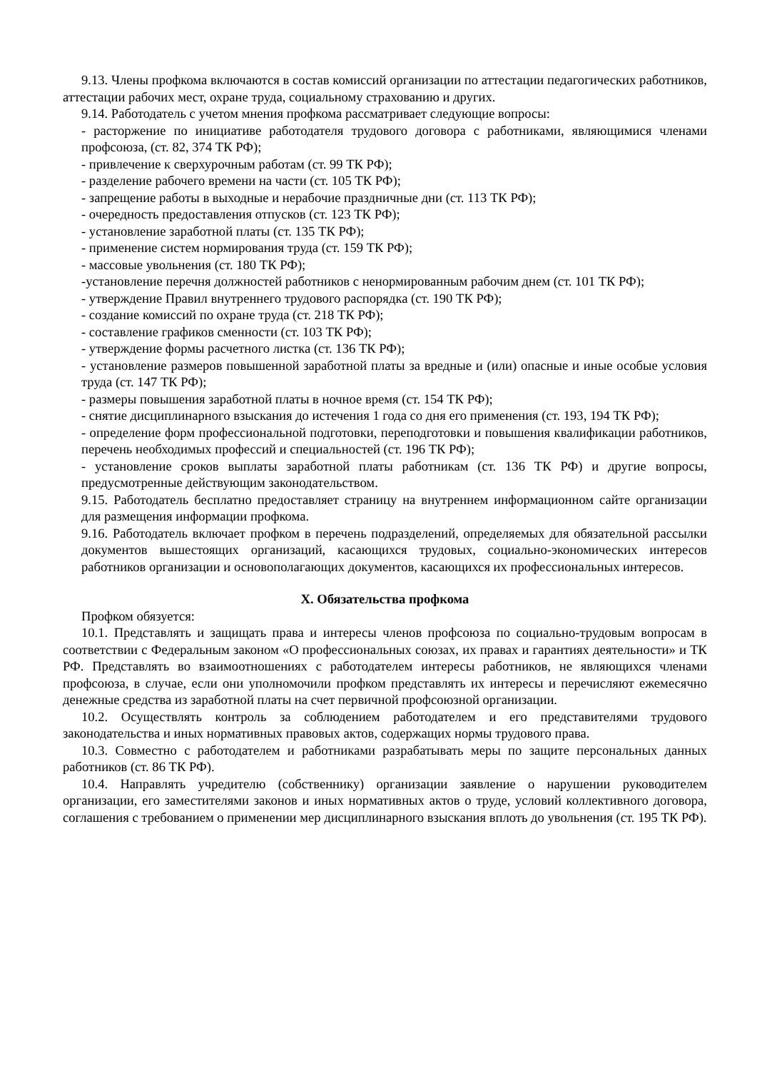9.13. Члены профкома включаются в состав комиссий организации по аттестации педагогических работников, аттестации рабочих мест, охране труда, социальному страхованию и других.
9.14. Работодатель с учетом мнения профкома рассматривает следующие вопросы:
- расторжение по инициативе работодателя трудового договора с работниками, являющимися членами профсоюза, (ст. 82, 374 ТК РФ);
- привлечение к сверхурочным работам (ст. 99 ТК РФ);
- разделение рабочего времени на части (ст. 105 ТК РФ);
- запрещение работы в выходные и нерабочие праздничные дни (ст. 113 ТК РФ);
- очередность предоставления отпусков (ст. 123 ТК РФ);
- установление заработной платы (ст. 135 ТК РФ);
- применение систем нормирования труда (ст. 159 ТК РФ);
- массовые увольнения (ст. 180 ТК РФ);
-установление перечня должностей работников с ненормированным рабочим днем (ст. 101 ТК РФ);
- утверждение Правил внутреннего трудового распорядка (ст. 190 ТК РФ);
- создание комиссий по охране труда (ст. 218 ТК РФ);
- составление графиков сменности (ст. 103 ТК РФ);
- утверждение формы расчетного листка (ст. 136 ТК РФ);
- установление размеров повышенной заработной платы за вредные и (или) опасные и иные особые условия труда (ст. 147 ТК РФ);
- размеры повышения заработной платы в ночное время (ст. 154 ТК РФ);
- снятие дисциплинарного взыскания до истечения 1 года со дня его применения (ст. 193, 194 ТК РФ);
- определение форм профессиональной подготовки, переподготовки и повышения квалификации работников, перечень необходимых профессий и специальностей (ст. 196 ТК РФ);
- установление сроков выплаты заработной платы работникам (ст. 136 ТК РФ) и другие вопросы, предусмотренные действующим законодательством.
9.15. Работодатель бесплатно предоставляет страницу на внутреннем информационном сайте организации для размещения информации профкома.
9.16. Работодатель включает профком в перечень подразделений, определяемых для обязательной рассылки документов вышестоящих организаций, касающихся трудовых, социально-экономических интересов работников организации и основополагающих документов, касающихся их профессиональных интересов.
X. Обязательства профкома
Профком обязуется:
10.1. Представлять и защищать права и интересы членов профсоюза по социально-трудовым вопросам в соответствии с Федеральным законом «О профессиональных союзах, их правах и гарантиях деятельности» и ТК РФ. Представлять во взаимоотношениях с работодателем интересы работников, не являющихся членами профсоюза, в случае, если они уполномочили профком представлять их интересы и перечисляют ежемесячно денежные средства из заработной платы на счет первичной профсоюзной организации.
10.2. Осуществлять контроль за соблюдением работодателем и его представителями трудового законодательства и иных нормативных правовых актов, содержащих нормы трудового права.
10.3. Совместно с работодателем и работниками разрабатывать меры по защите персональных данных работников (ст. 86 ТК РФ).
10.4. Направлять учредителю (собственнику) организации заявление о нарушении руководителем организации, его заместителями законов и иных нормативных актов о труде, условий коллективного договора, соглашения с требованием о применении мер дисциплинарного взыскания вплоть до увольнения (ст. 195 ТК РФ).